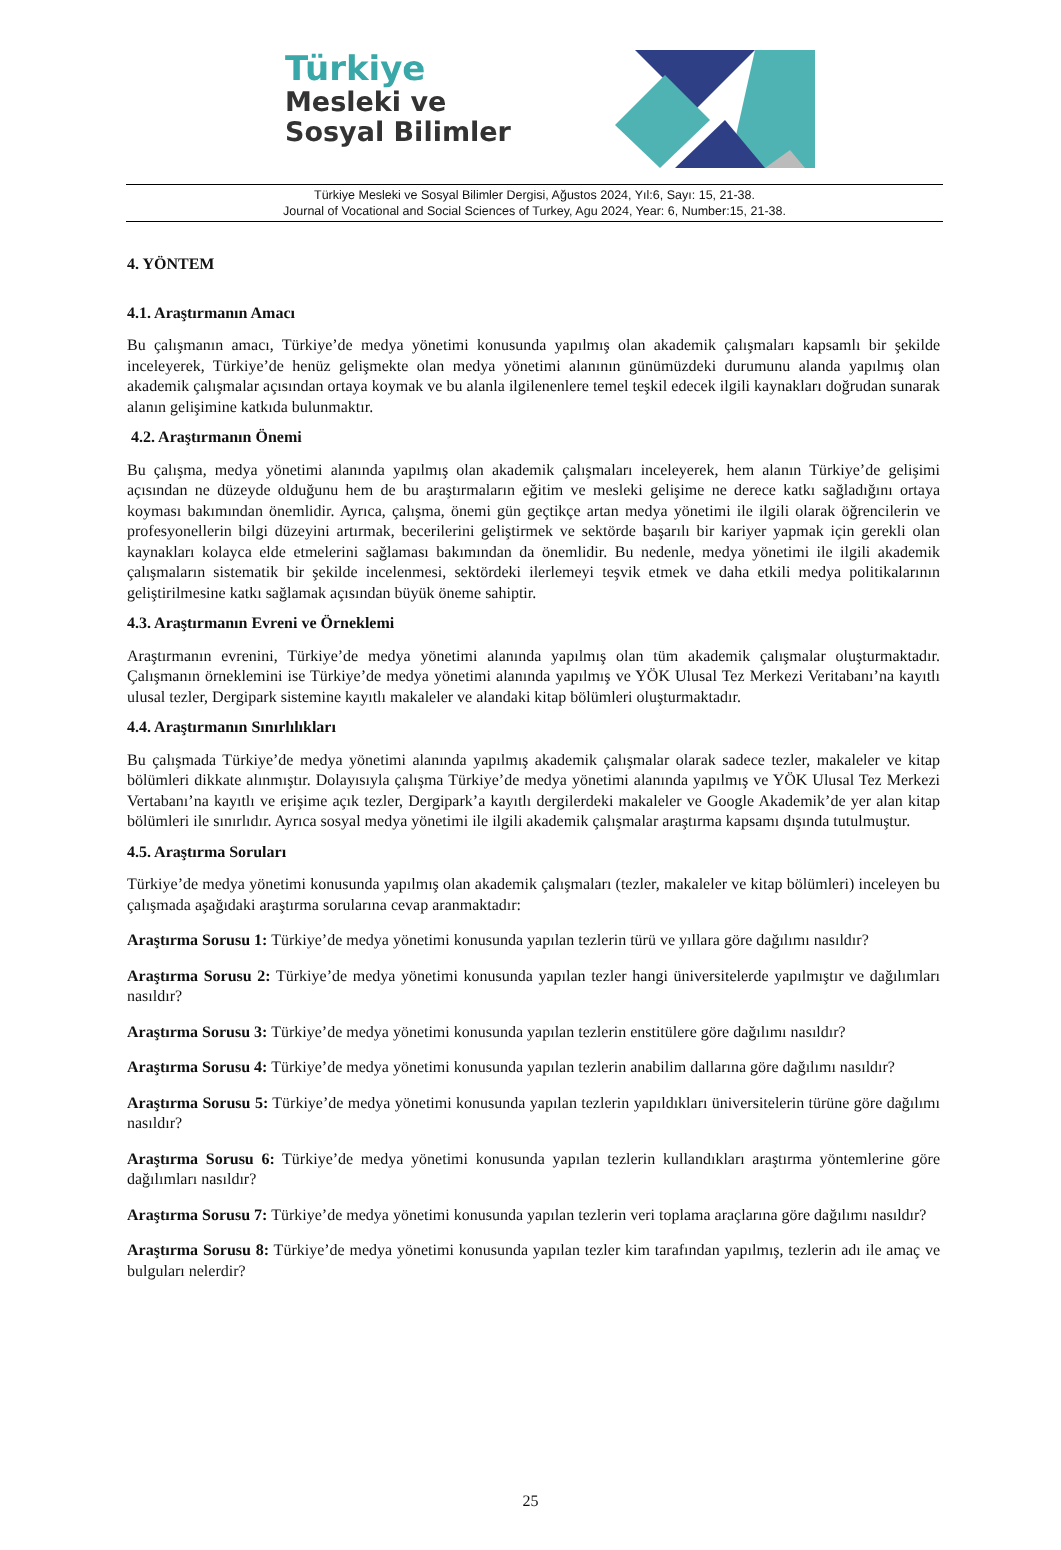Türkiye
Mesleki ve
Sosyal Bilimler
Türkiye Mesleki ve Sosyal Bilimler Dergisi, Ağustos 2024, Yıl:6, Sayı: 15, 21-38.
Journal of Vocational and Social Sciences of Turkey, Agu 2024, Year: 6, Number:15, 21-38.
4. YÖNTEM
4.1. Araştırmanın Amacı
Bu çalışmanın amacı, Türkiye’de medya yönetimi konusunda yapılmış olan akademik çalışmaları kapsamlı bir şekilde inceleyerek, Türkiye’de henüz gelişmekte olan medya yönetimi alanının günümüzdeki durumunu alanda yapılmış olan akademik çalışmalar açısından ortaya koymak ve bu alanla ilgilenenlere temel teşkil edecek ilgili kaynakları doğrudan sunarak alanın gelişimine katkıda bulunmaktır.
4.2. Araştırmanın Önemi
Bu çalışma, medya yönetimi alanında yapılmış olan akademik çalışmaları inceleyerek, hem alanın Türkiye’de gelişimi açısından ne düzeyde olduğunu hem de bu araştırmaların eğitim ve mesleki gelişime ne derece katkı sağladığını ortaya koyması bakımından önemlidir. Ayrıca, çalışma, önemi gün geçtikçe artan medya yönetimi ile ilgili olarak öğrencilerin ve profesyonellerin bilgi düzeyini artırmak, becerilerini geliştirmek ve sektörde başarılı bir kariyer yapmak için gerekli olan kaynakları kolayca elde etmelerini sağlaması bakımından da önemlidir. Bu nedenle, medya yönetimi ile ilgili akademik çalışmaların sistematik bir şekilde incelenmesi, sektördeki ilerlemeyi teşvik etmek ve daha etkili medya politikalarının geliştirilmesine katkı sağlamak açısından büyük öneme sahiptir.
4.3. Araştırmanın Evreni ve Örneklemi
Araştırmanın evrenini, Türkiye’de medya yönetimi alanında yapılmış olan tüm akademik çalışmalar oluşturmaktadır. Çalışmanın örneklemini ise Türkiye’de medya yönetimi alanında yapılmış ve YÖK Ulusal Tez Merkezi Veritabanı’na kayıtlı ulusal tezler, Dergipark sistemine kayıtlı makaleler ve alandaki kitap bölümleri oluşturmaktadır.
4.4. Araştırmanın Sınırlılıkları
Bu çalışmada Türkiye’de medya yönetimi alanında yapılmış akademik çalışmalar olarak sadece tezler, makaleler ve kitap bölümleri dikkate alınmıştır. Dolayısıyla çalışma Türkiye’de medya yönetimi alanında yapılmış ve YÖK Ulusal Tez Merkezi Vertabanı’na kayıtlı ve erişime açık tezler, Dergipark’a kayıtlı dergilerdeki makaleler ve Google Akademik’de yer alan kitap bölümleri ile sınırlıdır. Ayrıca sosyal medya yönetimi ile ilgili akademik çalışmalar araştırma kapsamı dışında tutulmuştur.
4.5. Araştırma Soruları
Türkiye’de medya yönetimi konusunda yapılmış olan akademik çalışmaları (tezler, makaleler ve kitap bölümleri) inceleyen bu çalışmada aşağıdaki araştırma sorularına cevap aranmaktadır:
Araştırma Sorusu 1: Türkiye’de medya yönetimi konusunda yapılan tezlerin türü ve yıllara göre dağılımı nasıldır?
Araştırma Sorusu 2: Türkiye’de medya yönetimi konusunda yapılan tezler hangi üniversitelerde yapılmıştır ve dağılımları nasıldır?
Araştırma Sorusu 3: Türkiye’de medya yönetimi konusunda yapılan tezlerin enstitülere göre dağılımı nasıldır?
Araştırma Sorusu 4: Türkiye’de medya yönetimi konusunda yapılan tezlerin anabilim dallarına göre dağılımı nasıldır?
Araştırma Sorusu 5: Türkiye’de medya yönetimi konusunda yapılan tezlerin yapıldıkları üniversitelerin türüne göre dağılımı nasıldır?
Araştırma Sorusu 6: Türkiye’de medya yönetimi konusunda yapılan tezlerin kullandıkları araştırma yöntemlerine göre dağılımları nasıldır?
Araştırma Sorusu 7: Türkiye’de medya yönetimi konusunda yapılan tezlerin veri toplama araçlarına göre dağılımı nasıldır?
Araştırma Sorusu 8: Türkiye’de medya yönetimi konusunda yapılan tezler kim tarafından yapılmış, tezlerin adı ile amaç ve bulguları nelerdir?
25